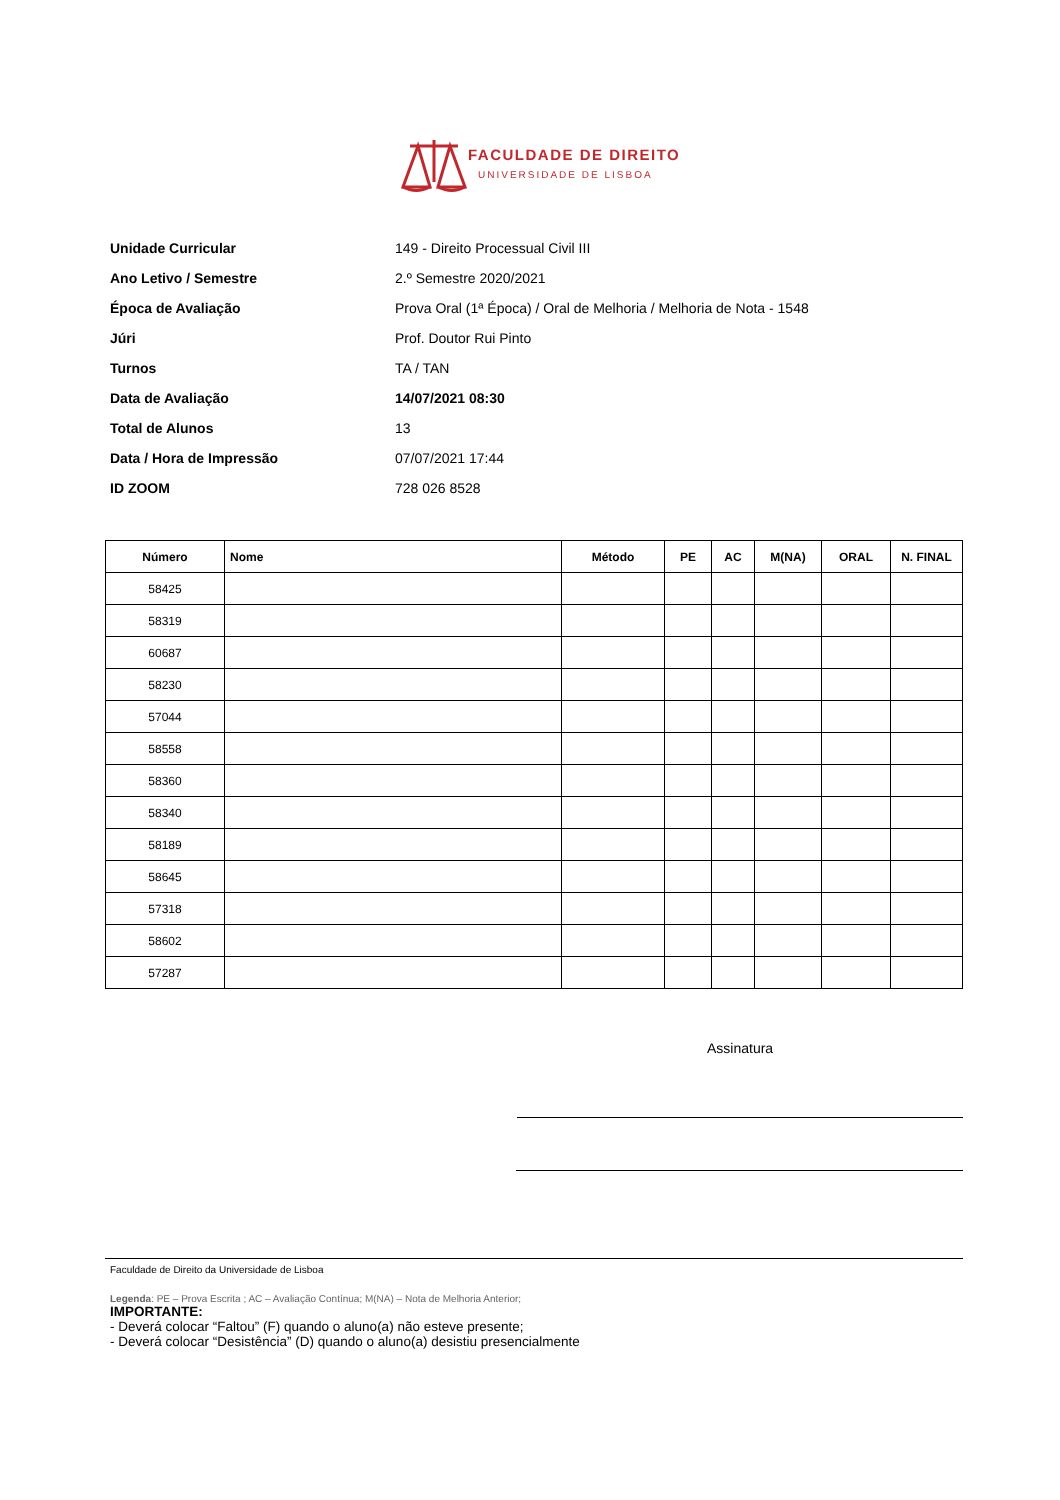FACULDADE DE DIREITO
UNIVERSIDADE DE LISBOA
Unidade Curricular 149 - Direito Processual Civil III
Ano Letivo / Semestre 2.º Semestre 2020/2021
Época de Avaliação Prova Oral (1ª Época) / Oral de Melhoria / Melhoria de Nota - 1548
Júri Prof. Doutor Rui Pinto
Turnos TA / TAN
Data de Avaliação 14/07/2021 08:30
Total de Alunos 13
Data / Hora de Impressão 07/07/2021 17:44
ID ZOOM 728 026 8528
| Número | Nome | Método | PE | AC | M(NA) | ORAL | N. FINAL |
| --- | --- | --- | --- | --- | --- | --- | --- |
| 58425 | | | | | | | |
| 58319 | | | | | | | |
| 60687 | | | | | | | |
| 58230 | | | | | | | |
| 57044 | | | | | | | |
| 58558 | | | | | | | |
| 58360 | | | | | | | |
| 58340 | | | | | | | |
| 58189 | | | | | | | |
| 58645 | | | | | | | |
| 57318 | | | | | | | |
| 58602 | | | | | | | |
| 57287 | | | | | | | |
Assinatura
Faculdade de Direito da Universidade de Lisboa
Legenda: PE – Prova Escrita ; AC – Avaliação Contínua; M(NA) – Nota de Melhoria Anterior;
IMPORTANTE:
- Deverá colocar “Faltou” (F) quando o aluno(a) não esteve presente;
- Deverá colocar “Desistência” (D) quando o aluno(a) desistiu presencialmente